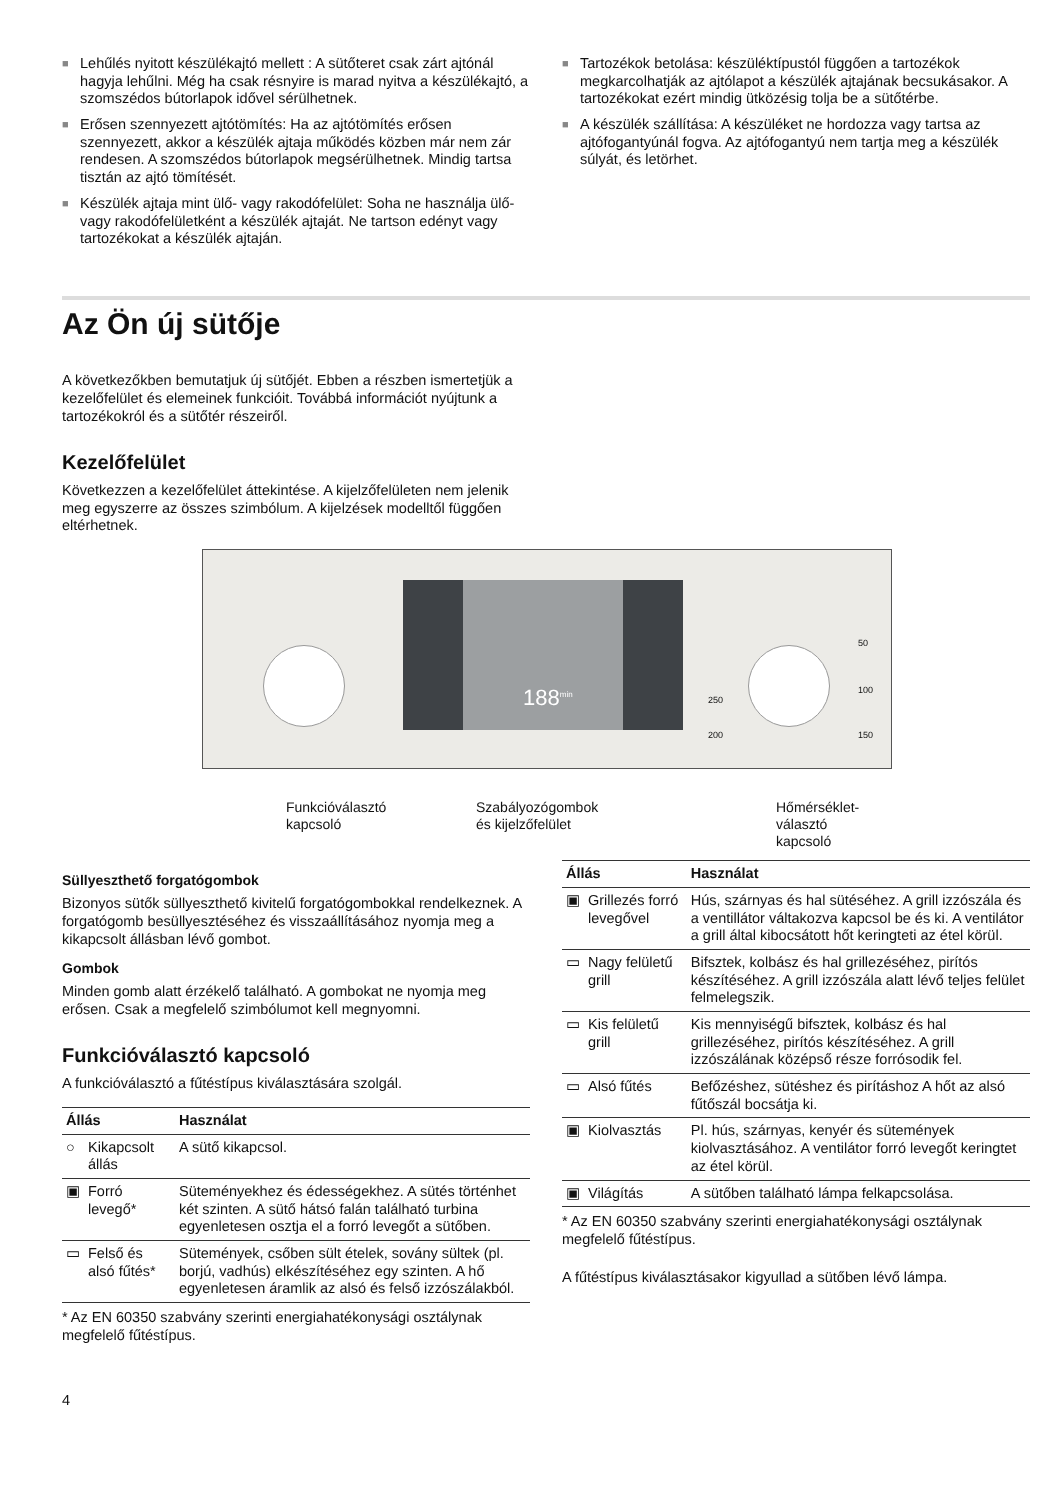■ Lehűlés nyitott készülékajtó mellett : A sütőteret csak zárt ajtónál hagyja lehűlni. Még ha csak résnyire is marad nyitva a készülékajtó, a szomszédos bútorlapok idővel sérülhetnek.
■ Erősen szennyezett ajtótömítés: Ha az ajtótömítés erősen szennyezett, akkor a készülék ajtaja működés közben már nem zár rendesen. A szomszédos bútorlapok megsérülhetnek. Mindig tartsa tisztán az ajtó tömítését.
■ Készülék ajtaja mint ülő- vagy rakodófelület: Soha ne használja ülő- vagy rakodófelületként a készülék ajtaját. Ne tartson edényt vagy tartozékokat a készülék ajtaján.
■ Tartozékok betolása: készüléktípustól függően a tartozékok megkarcolhatják az ajtólapot a készülék ajtajának becsukásakor. A tartozékokat ezért mindig ütközésig tolja be a sütőtérbe.
■ A készülék szállítása: A készüléket ne hordozza vagy tartsa az ajtófogantyúnál fogva. Az ajtófogantyú nem tartja meg a készülék súlyát, és letörhet.
Az Ön új sütője
A következőkben bemutatjuk új sütőjét. Ebben a részben ismertetjük a kezelőfelület és elemeinek funkcióit. Továbbá információt nyújtunk a tartozékokról és a sütőtér részeiről.
Kezelőfelület
Következzen a kezelőfelület áttekintése. A kijelzőfelületen nem jelenik meg egyszerre az összes szimbólum. A kijelzések modelltől függően eltérhetnek.
188<sup>min</sup>
50
100
150 200
250
Funkcióválasztó
kapcsoló
Szabályozógombok
és kijelzőfelület
Hőmérséklet-
választó
kapcsoló
Süllyeszthető forgatógombok
Bizonyos sütők süllyeszthető kivitelű forgatógombokkal rendelkeznek. A forgatógomb besüllyesztéséhez és visszaállításához nyomja meg a kikapcsolt állásban lévő gombot.
Gombok
Minden gomb alatt érzékelő található. A gombokat ne nyomja meg erősen. Csak a megfelelő szimbólumot kell megnyomni.
Funkcióválasztó kapcsoló
A funkcióválasztó a fűtéstípus kiválasztására szolgál.
| Állás | | Használat |
| --- | --- | --- |
| ○ | Kikapcsolt állás | A sütő kikapcsol. |
| ▣ | Forró levegő* | Süteményekhez és édességekhez. A sütés történhet két szinten. A sütő hátsó falán található turbina egyenletesen osztja el a forró levegőt a sütőben. |
| ▭ | Felső és alsó fűtés* | Sütemények, csőben sült ételek, sovány sültek (pl. borjú, vadhús) elkészítéséhez egy szinten. A hő egyenletesen áramlik az alsó és felső izzószálakból. |
* Az EN 60350 szabvány szerinti energiahatékonysági osztálynak megfelelő fűtéstípus.
| Állás | | Használat |
| --- | --- | --- |
| ▣ | Grillezés forró levegővel | Hús, szárnyas és hal sütéséhez. A grill izzószála és a ventillátor váltakozva kapcsol be és ki. A ventilátor a grill által kibocsátott hőt keringteti az étel körül. |
| ▭ | Nagy felületű grill | Bifsztek, kolbász és hal grillezéséhez, pirítós készítéséhez. A grill izzószála alatt lévő teljes felület felmelegszik. |
| ▭ | Kis felületű grill | Kis mennyiségű bifsztek, kolbász és hal grillezéséhez, pirítós készítéséhez. A grill izzószálának középső része forrósodik fel. |
| ▭ | Alsó fűtés | Befőzéshez, sütéshez és pirításhoz A hőt az alsó fűtőszál bocsátja ki. |
| ▣ | Kiolvasztás | Pl. hús, szárnyas, kenyér és sütemények kiolvasztásához. A ventilátor forró levegőt keringtet az étel körül. |
| ▣ | Világítás | A sütőben található lámpa felkapcsolása. |
* Az EN 60350 szabvány szerinti energiahatékonysági osztálynak megfelelő fűtéstípus.
A fűtéstípus kiválasztásakor kigyullad a sütőben lévő lámpa.
4